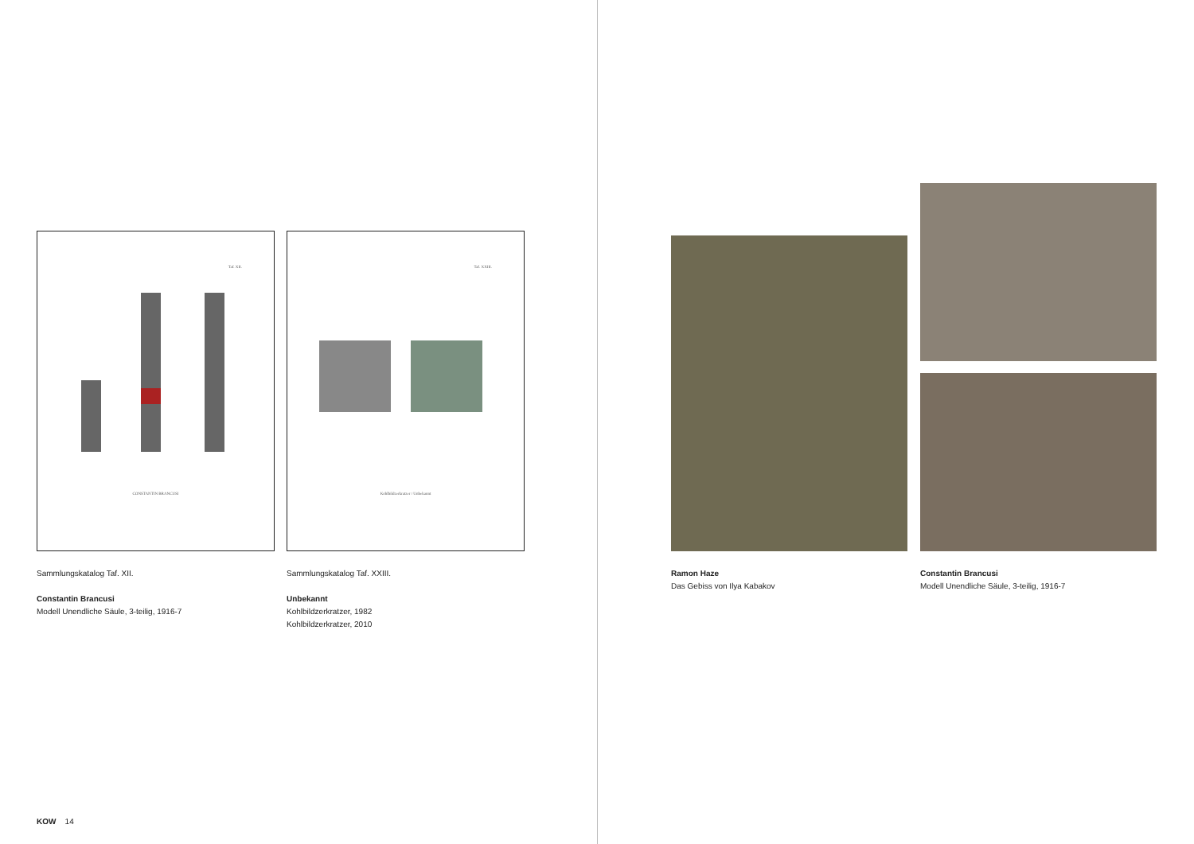Taf. XII.
CONSTANTIN BRANCUSI
Taf. XXIII.
Kohlbildzerkratzer / Unbekannt
Sammlungskatalog Taf. XII.
Constantin Brancusi
Modell Unendliche Säule, 3-teilig, 1916-7
Sammlungskatalog Taf. XXIII.
Unbekannt
Kohlbildzerkratzer, 1982
Kohlbildzerkratzer, 2010
Ramon Haze
Das Gebiss von Ilya Kabakov
Constantin Brancusi
Modell Unendliche Säule, 3-teilig, 1916-7
KOW 14